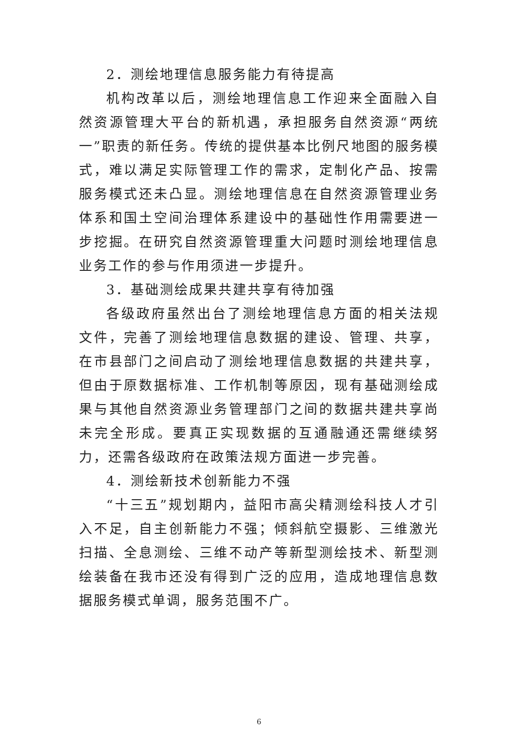2．测绘地理信息服务能力有待提高
机构改革以后，测绘地理信息工作迎来全面融入自然资源管理大平台的新机遇，承担服务自然资源“两统一”职责的新任务。传统的提供基本比例尺地图的服务模式，难以满足实际管理工作的需求，定制化产品、按需服务模式还未凸显。测绘地理信息在自然资源管理业务体系和国土空间治理体系建设中的基础性作用需要进一步挖掘。在研究自然资源管理重大问题时测绘地理信息业务工作的参与作用须进一步提升。
3．基础测绘成果共建共享有待加强
各级政府虽然出台了测绘地理信息方面的相关法规文件，完善了测绘地理信息数据的建设、管理、共享，在市县部门之间启动了测绘地理信息数据的共建共享，但由于原数据标准、工作机制等原因，现有基础测绘成果与其他自然资源业务管理部门之间的数据共建共享尚未完全形成。要真正实现数据的互通融通还需继续努力，还需各级政府在政策法规方面进一步完善。
4．测绘新技术创新能力不强
“十三五”规划期内，益阳市高尖精测绘科技人才引入不足，自主创新能力不强；倾斜航空摄影、三维激光扫描、全息测绘、三维不动产等新型测绘技术、新型测绘装备在我市还没有得到广泛的应用，造成地理信息数据服务模式单调，服务范围不广。
6